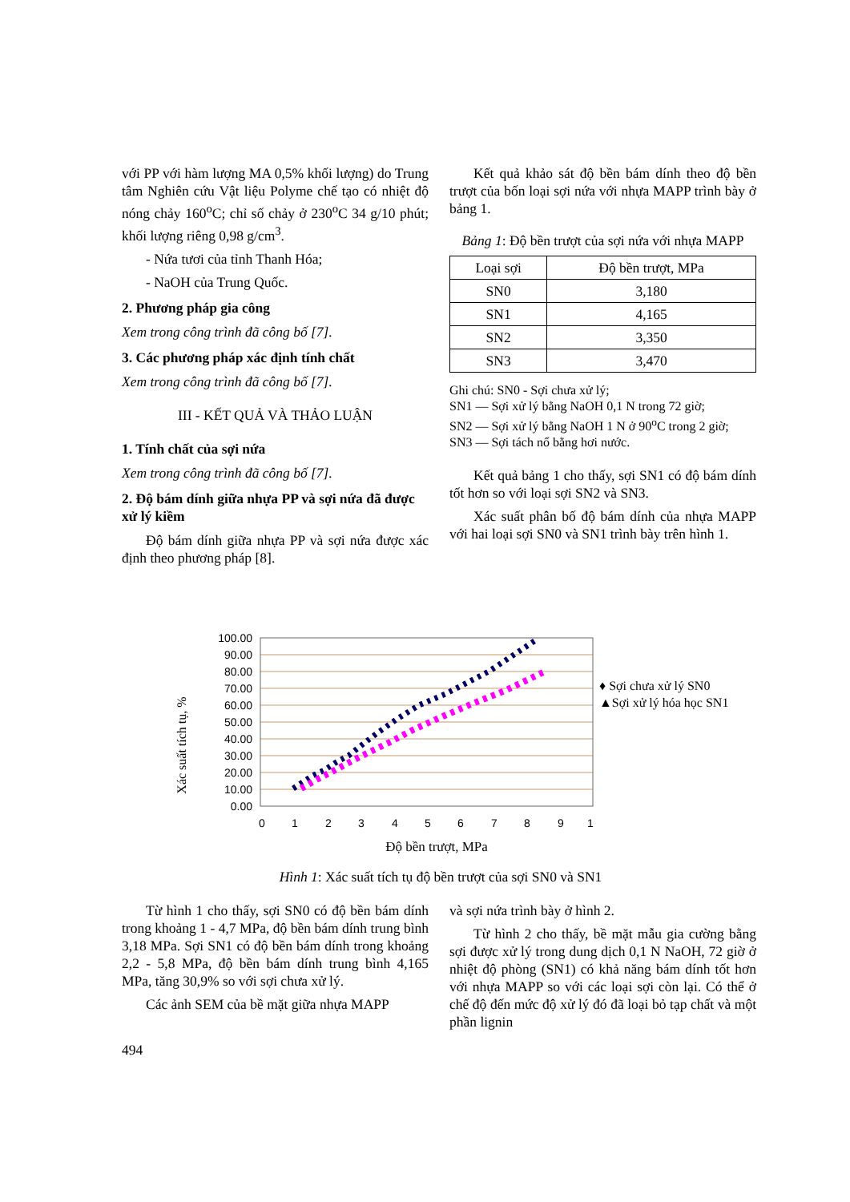với PP với hàm lượng MA 0,5% khối lượng) do Trung tâm Nghiên cứu Vật liệu Polyme chế tạo có nhiệt độ nóng chảy 160<sup>o</sup>C; chỉ số chảy ở 230<sup>o</sup>C 34 g/10 phút; khối lượng riêng 0,98 g/cm<sup>3</sup>.
- Nứa tươi của tỉnh Thanh Hóa;
- NaOH của Trung Quốc.
2. Phương pháp gia công
Xem trong công trình đã công bố [7].
3. Các phương pháp xác định tính chất
Xem trong công trình đã công bố [7].
III - KẾT QUẢ VÀ THẢO LUẬN
1. Tính chất của sợi nứa
Xem trong công trình đã công bố [7].
2. Độ bám dính giữa nhựa PP và sợi nứa đã được xử lý kiềm
Độ bám dính giữa nhựa PP và sợi nứa được xác định theo phương pháp [8].
Kết quả khảo sát độ bền bám dính theo độ bền trượt của bốn loại sợi nứa với nhựa MAPP trình bày ở bảng 1.
Bảng 1: Độ bền trượt của sợi nứa với nhựa MAPP
| Loại sợi | Độ bền trượt, MPa |
| --- | --- |
| SN0 | 3,180 |
| SN1 | 4,165 |
| SN2 | 3,350 |
| SN3 | 3,470 |
Ghi chú: SN0 - Sợi chưa xử lý;
SN1 — Sợi xử lý bằng NaOH 0,1 N trong 72 giờ;
SN2 — Sợi xử lý bằng NaOH 1 N ở 90<sup>o</sup>C trong 2 giờ;
SN3 — Sợi tách nổ bằng hơi nước.
Kết quả bảng 1 cho thấy, sợi SN1 có độ bám dính tốt hơn so với loại sợi SN2 và SN3.
Xác suất phân bố độ bám dính của nhựa MAPP với hai loại sợi SN0 và SN1 trình bày trên hình 1.
Xác suất tích tụ, %
100.00
90.00
80.00
70.00
60.00
50.00
40.00
30.00
20.00
10.00
0.00
0
1
2
3
4
5
6
7
8
9
1
♦ Sợi chưa xử lý SN0
▲Sợi xử lý hóa học SN1
Độ bền trượt, MPa
Hình 1: Xác suất tích tụ độ bền trượt của sợi SN0 và SN1
Từ hình 1 cho thấy, sợi SN0 có độ bền bám dính trong khoảng 1 - 4,7 MPa, độ bền bám dính trung bình 3,18 MPa. Sợi SN1 có độ bền bám dính trong khoảng 2,2 - 5,8 MPa, độ bền bám dính trung bình 4,165 MPa, tăng 30,9% so với sợi chưa xử lý.
Các ảnh SEM của bề mặt giữa nhựa MAPP
và sợi nứa trình bày ở hình 2.
Từ hình 2 cho thấy, bề mặt mẫu gia cường bằng sợi được xử lý trong dung dịch 0,1 N NaOH, 72 giờ ở nhiệt độ phòng (SN1) có khả năng bám dính tốt hơn với nhựa MAPP so với các loại sợi còn lại. Có thể ở chế độ đến mức độ xử lý đó đã loại bỏ tạp chất và một phần lignin
494